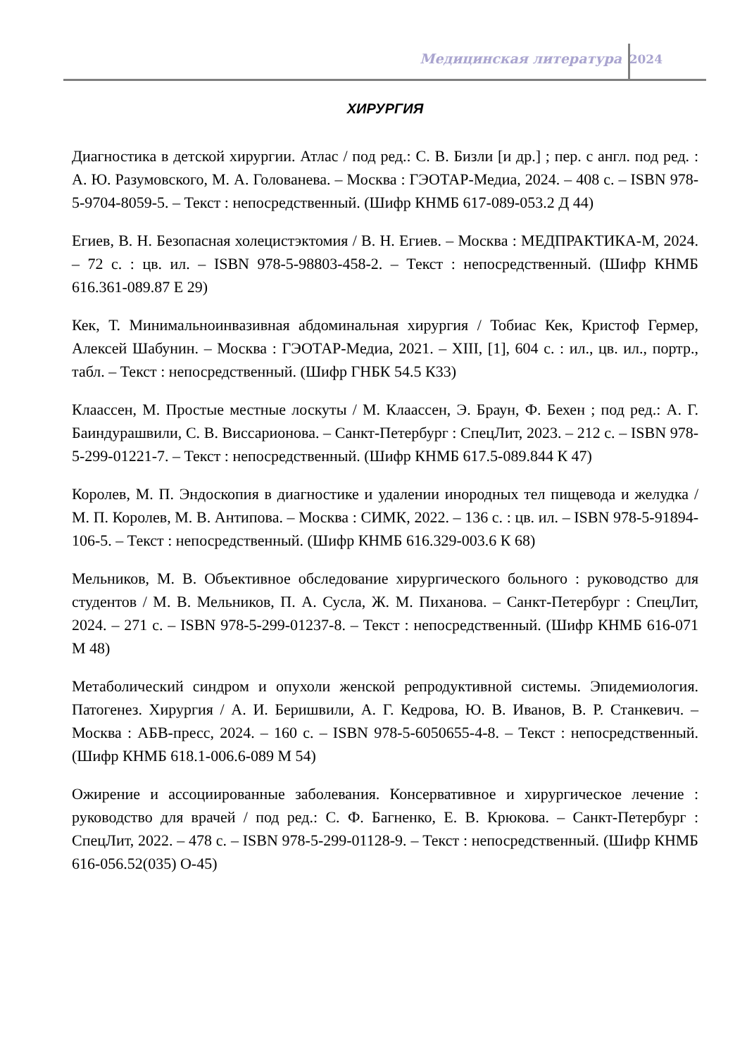Медицинская литература 2024
ХИРУРГИЯ
Диагностика в детской хирургии. Атлас / под ред.: С. В. Бизли [и др.] ; пер. с англ. под ред. : А. Ю. Разумовского, М. А. Голованева. – Москва : ГЭОТАР-Медиа, 2024. – 408 с. – ISBN 978-5-9704-8059-5. – Текст : непосредственный. (Шифр КНМБ 617-089-053.2 Д 44)
Егиев, В. Н. Безопасная холецистэктомия / В. Н. Егиев. – Москва : МЕДПРАКТИКА-М, 2024. – 72 с. : цв. ил. – ISBN 978-5-98803-458-2. – Текст : непосредственный. (Шифр КНМБ 616.361-089.87 Е 29)
Кек, Т. Минимальноинвазивная абдоминальная хирургия / Тобиас Кек, Кристоф Гермер, Алексей Шабунин. – Москва : ГЭОТАР-Медиа, 2021. – XIII, [1], 604 с. : ил., цв. ил., портр., табл. – Текст : непосредственный. (Шифр ГНБК 54.5 К33)
Клаассен, М. Простые местные лоскуты / М. Клаассен, Э. Браун, Ф. Бехен ; под ред.: А. Г. Баиндурашвили, С. В. Виссарионова. – Санкт-Петербург : СпецЛит, 2023. – 212 с. – ISBN 978-5-299-01221-7. – Текст : непосредственный. (Шифр КНМБ 617.5-089.844 К 47)
Королев, М. П. Эндоскопия в диагностике и удалении инородных тел пищевода и желудка / М. П. Королев, М. В. Антипова. – Москва : СИМК, 2022. – 136 с. : цв. ил. – ISBN 978-5-91894-106-5. – Текст : непосредственный. (Шифр КНМБ 616.329-003.6 К 68)
Мельников, М. В. Объективное обследование хирургического больного : руководство для студентов / М. В. Мельников, П. А. Сусла, Ж. М. Пиханова. – Санкт-Петербург : СпецЛит, 2024. – 271 с. – ISBN 978-5-299-01237-8. – Текст : непосредственный. (Шифр КНМБ 616-071 М 48)
Метаболический синдром и опухоли женской репродуктивной системы. Эпидемиология. Патогенез. Хирургия / А. И. Беришвили, А. Г. Кедрова, Ю. В. Иванов, В. Р. Станкевич. – Москва : АБВ-пресс, 2024. – 160 с. – ISBN 978-5-6050655-4-8. – Текст : непосредственный. (Шифр КНМБ 618.1-006.6-089 М 54)
Ожирение и ассоциированные заболевания. Консервативное и хирургическое лечение : руководство для врачей / под ред.: С. Ф. Багненко, Е. В. Крюкова. – Санкт-Петербург : СпецЛит, 2022. – 478 с. – ISBN 978-5-299-01128-9. – Текст : непосредственный. (Шифр КНМБ 616-056.52(035) О-45)